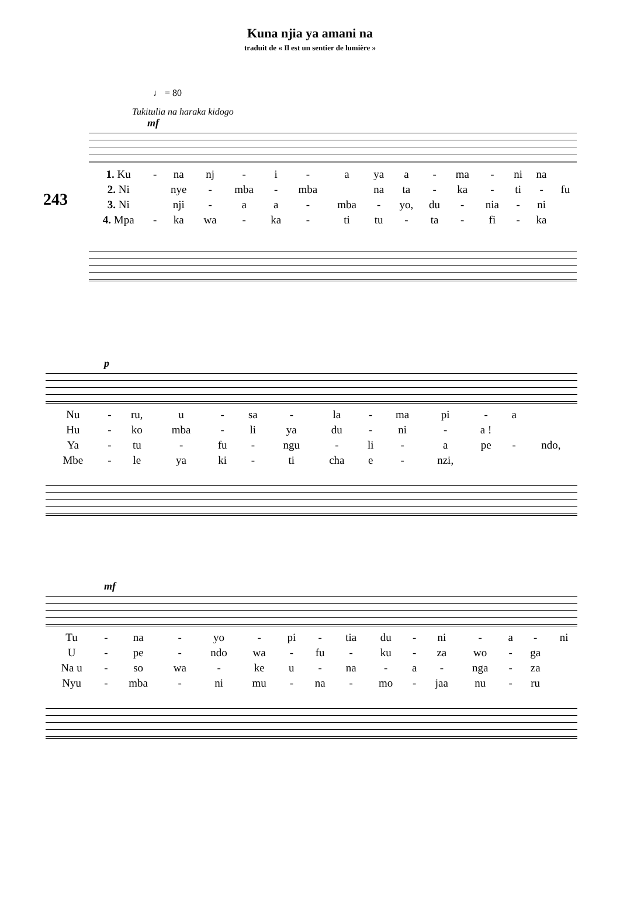Kuna njia ya amani na
traduit de « Il est un sentier de lumière »
♩ = 80
Tukitulia na haraka kidogo
243
mf
| 1. Ku | - | na | nj | - | i | - | a | ya | a | - | ma | - | ni | na | |
| 2. Ni | | nye | - | mba | - | mba | | na | ta | - | ka | - | ti | - | fu |
| 3. Ni | | nji | - | a | a | - | mba | - | yo, | du | - | nia | - | ni | |
| 4. Mpa | - | ka | wa | - | ka | - | ti | tu | - | ta | - | fi | - | ka | |
p
| Nu | - | ru, | u | - | sa | - | la | - | ma | pi | - | a | |
| Hu | - | ko | mba | - | li | ya | du | - | ni | - | a ! | | |
| Ya | - | tu | - | fu | - | ngu | - | li | - | a | pe | - | ndo, |
| Mbe | - | le | ya | ki | - | ti | cha | e | - | nzi, | | | |
mf
| Tu | - | na | - | yo | - | pi | - | tia | du | - | ni | - | a | - | ni |
| U | - | pe | - | ndo | wa | - | fu | - | ku | - | za | wo | - | ga | |
| Na u | - | so | wa | - | ke | u | - | na | - | a | - | nga | - | za | |
| Nyu | - | mba | - | ni | mu | - | na | - | mo | - | jaa | nu | - | ru | |